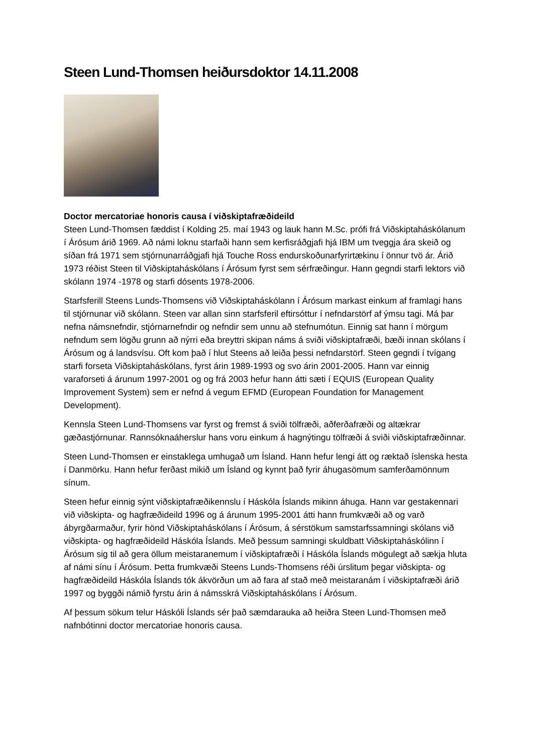Steen Lund-Thomsen heiðursdoktor 14.11.2008
Doctor mercatoriae honoris causa í viðskiptafræðideild
Steen Lund-Thomsen fæddist í Kolding 25. maí 1943 og lauk hann M.Sc. prófi frá Viðskiptaháskólanum í Árósum árið 1969. Að námi loknu starfaði hann sem kerfisráðgjafi hjá IBM um tveggja ára skeið og síðan frá 1971 sem stjórnunarráðgjafi hjá Touche Ross endurskoðunarfyrirtækinu í önnur tvö ár. Árið 1973 réðist Steen til Viðskiptaháskólans í Árósum fyrst sem sérfræðingur. Hann gegndi starfi lektors við skólann 1974 -1978 og starfi dósents 1978-2006.
Starfsferill Steens Lunds-Thomsens við Viðskiptaháskólann í Árósum markast einkum af framlagi hans til stjórnunar við skólann. Steen var allan sinn starfsferil eftirsóttur í nefndarstörf af ýmsu tagi. Má þar nefna námsnefndir, stjórnarnefndir og nefndir sem unnu að stefnumótun. Einnig sat hann í mörgum nefndum sem lögðu grunn að nýrri eða breyttri skipan náms á sviði viðskiptafræði, bæði innan skólans í Árósum og á landsvísu. Oft kom það í hlut Steens að leiða þessi nefndarstörf. Steen gegndi í tvígang starfi forseta Viðskiptaháskólans, fyrst árin 1989-1993 og svo árin 2001-2005. Hann var einnig varaforseti á árunum 1997-2001 og og frá 2003 hefur hann átti sæti í EQUIS (European Quality Improvement System) sem er nefnd á vegum EFMD (European Foundation for Management Development).
Kennsla Steen Lund-Thomsens var fyrst og fremst á sviði tölfræði, aðferðafræði og altækrar gæðastjórnunar. Rannsóknaáherslur hans voru einkum á hagnýtingu tölfræði á sviði viðskiptafræðinnar.
Steen Lund-Thomsen er einstaklega umhugað um Ísland. Hann hefur lengi átt og ræktað íslenska hesta í Danmörku. Hann hefur ferðast mikið um Ísland og kynnt það fyrir áhugasömum samferðamönnum sínum.
Steen hefur einnig sýnt viðskiptafræðikennslu í Háskóla Íslands mikinn áhuga. Hann var gestakennari við viðskipta- og hagfræðideild 1996 og á árunum 1995-2001 átti hann frumkvæði að og varð ábyrgðarmaður, fyrir hönd Viðskiptaháskólans í Árósum, á sérstökum samstarfssamningi skólans við viðskipta- og hagfræðideild Háskóla Íslands. Með þessum samningi skuldbatt Viðskiptaháskólinn í Árósum sig til að gera öllum meistaranemum í viðskiptafræði í Háskóla Íslands mögulegt að sækja hluta af námi sínu í Árósum. Þetta frumkvæði Steens Lunds-Thomsens réði úrslitum þegar viðskipta- og hagfræðideild Háskóla Íslands tók ákvörðun um að fara af stað með meistaranám í viðskiptafræði árið 1997 og byggði námið fyrstu árin á námsskrá Viðskiptaháskólans í Árósum.
Af þessum sökum telur Háskóli Íslands sér það sæmdarauka að heiðra Steen Lund-Thomsen með nafnbótinni doctor mercatoriae honoris causa.